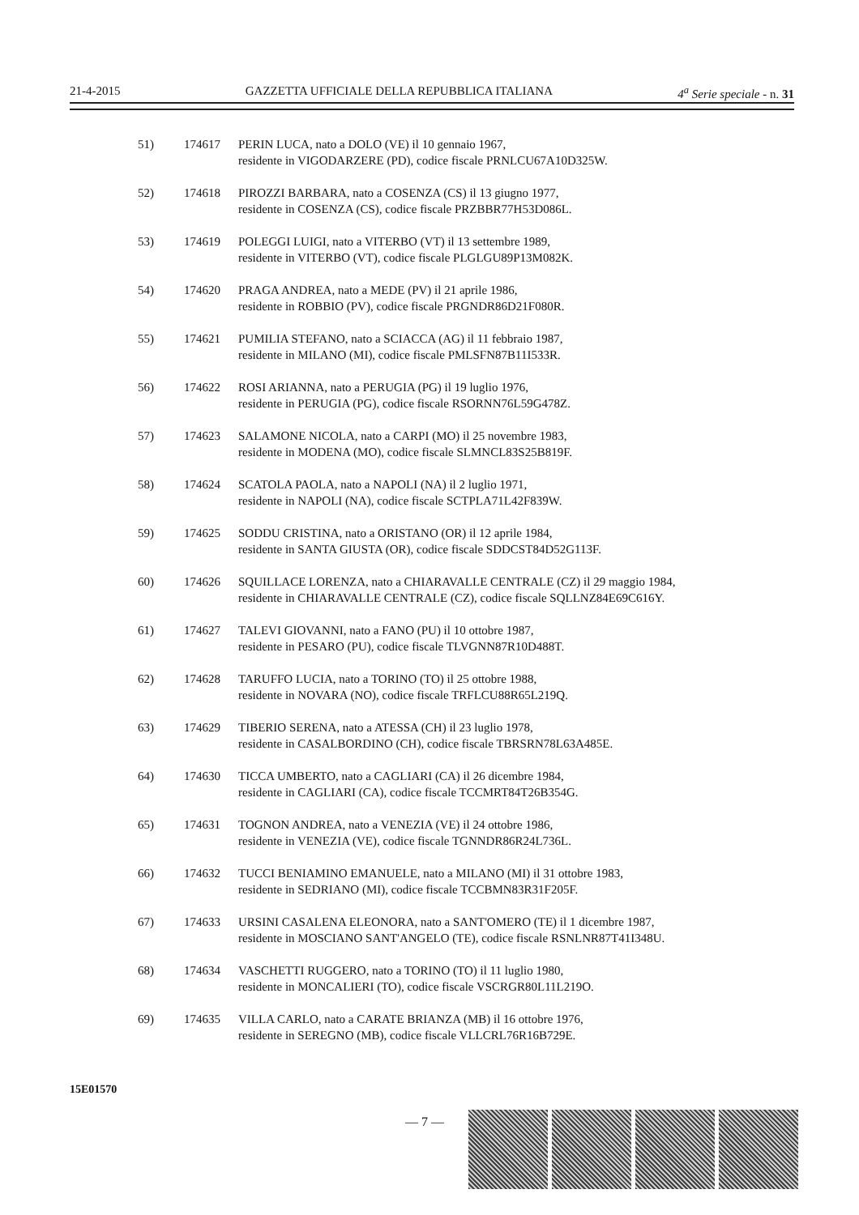21-4-2015 GAZZETTA UFFICIALE DELLA REPUBBLICA ITALIANA 4<sup>a</sup> Serie speciale - n. 31
| 51) | 174617 | PERIN LUCA, nato a DOLO (VE) il 10 gennaio 1967, residente in VIGODARZERE (PD), codice fiscale PRNLCU67A10D325W. |
| 52) | 174618 | PIROZZI BARBARA, nato a COSENZA (CS) il 13 giugno 1977, residente in COSENZA (CS), codice fiscale PRZBBR77H53D086L. |
| 53) | 174619 | POLEGGI LUIGI, nato a VITERBO (VT) il 13 settembre 1989, residente in VITERBO (VT), codice fiscale PLGLGU89P13M082K. |
| 54) | 174620 | PRAGA ANDREA, nato a MEDE (PV) il 21 aprile 1986, residente in ROBBIO (PV), codice fiscale PRGNDR86D21F080R. |
| 55) | 174621 | PUMILIA STEFANO, nato a SCIACCA (AG) il 11 febbraio 1987, residente in MILANO (MI), codice fiscale PMLSFN87B11I533R. |
| 56) | 174622 | ROSI ARIANNA, nato a PERUGIA (PG) il 19 luglio 1976, residente in PERUGIA (PG), codice fiscale RSORNN76L59G478Z. |
| 57) | 174623 | SALAMONE NICOLA, nato a CARPI (MO) il 25 novembre 1983, residente in MODENA (MO), codice fiscale SLMNCL83S25B819F. |
| 58) | 174624 | SCATOLA PAOLA, nato a NAPOLI (NA) il 2 luglio 1971, residente in NAPOLI (NA), codice fiscale SCTPLA71L42F839W. |
| 59) | 174625 | SODDU CRISTINA, nato a ORISTANO (OR) il 12 aprile 1984, residente in SANTA GIUSTA (OR), codice fiscale SDDCST84D52G113F. |
| 60) | 174626 | SQUILLACE LORENZA, nato a CHIARAVALLE CENTRALE (CZ) il 29 maggio 1984, residente in CHIARAVALLE CENTRALE (CZ), codice fiscale SQLLNZ84E69C616Y. |
| 61) | 174627 | TALEVI GIOVANNI, nato a FANO (PU) il 10 ottobre 1987, residente in PESARO (PU), codice fiscale TLVGNN87R10D488T. |
| 62) | 174628 | TARUFFO LUCIA, nato a TORINO (TO) il 25 ottobre 1988, residente in NOVARA (NO), codice fiscale TRFLCU88R65L219Q. |
| 63) | 174629 | TIBERIO SERENA, nato a ATESSA (CH) il 23 luglio 1978, residente in CASALBORDINO (CH), codice fiscale TBRSRN78L63A485E. |
| 64) | 174630 | TICCA UMBERTO, nato a CAGLIARI (CA) il 26 dicembre 1984, residente in CAGLIARI (CA), codice fiscale TCCMRT84T26B354G. |
| 65) | 174631 | TOGNON ANDREA, nato a VENEZIA (VE) il 24 ottobre 1986, residente in VENEZIA (VE), codice fiscale TGNNDR86R24L736L. |
| 66) | 174632 | TUCCI BENIAMINO EMANUELE, nato a MILANO (MI) il 31 ottobre 1983, residente in SEDRIANO (MI), codice fiscale TCCBMN83R31F205F. |
| 67) | 174633 | URSINI CASALENA ELEONORA, nato a SANT'OMERO (TE) il 1 dicembre 1987, residente in MOSCIANO SANT'ANGELO (TE), codice fiscale RSNLNR87T41I348U. |
| 68) | 174634 | VASCHETTI RUGGERO, nato a TORINO (TO) il 11 luglio 1980, residente in MONCALIERI (TO), codice fiscale VSCRGR80L11L219O. |
| 69) | 174635 | VILLA CARLO, nato a CARATE BRIANZA (MB) il 16 ottobre 1976, residente in SEREGNO (MB), codice fiscale VLLCRL76R16B729E. |
15E01570
— 7 —